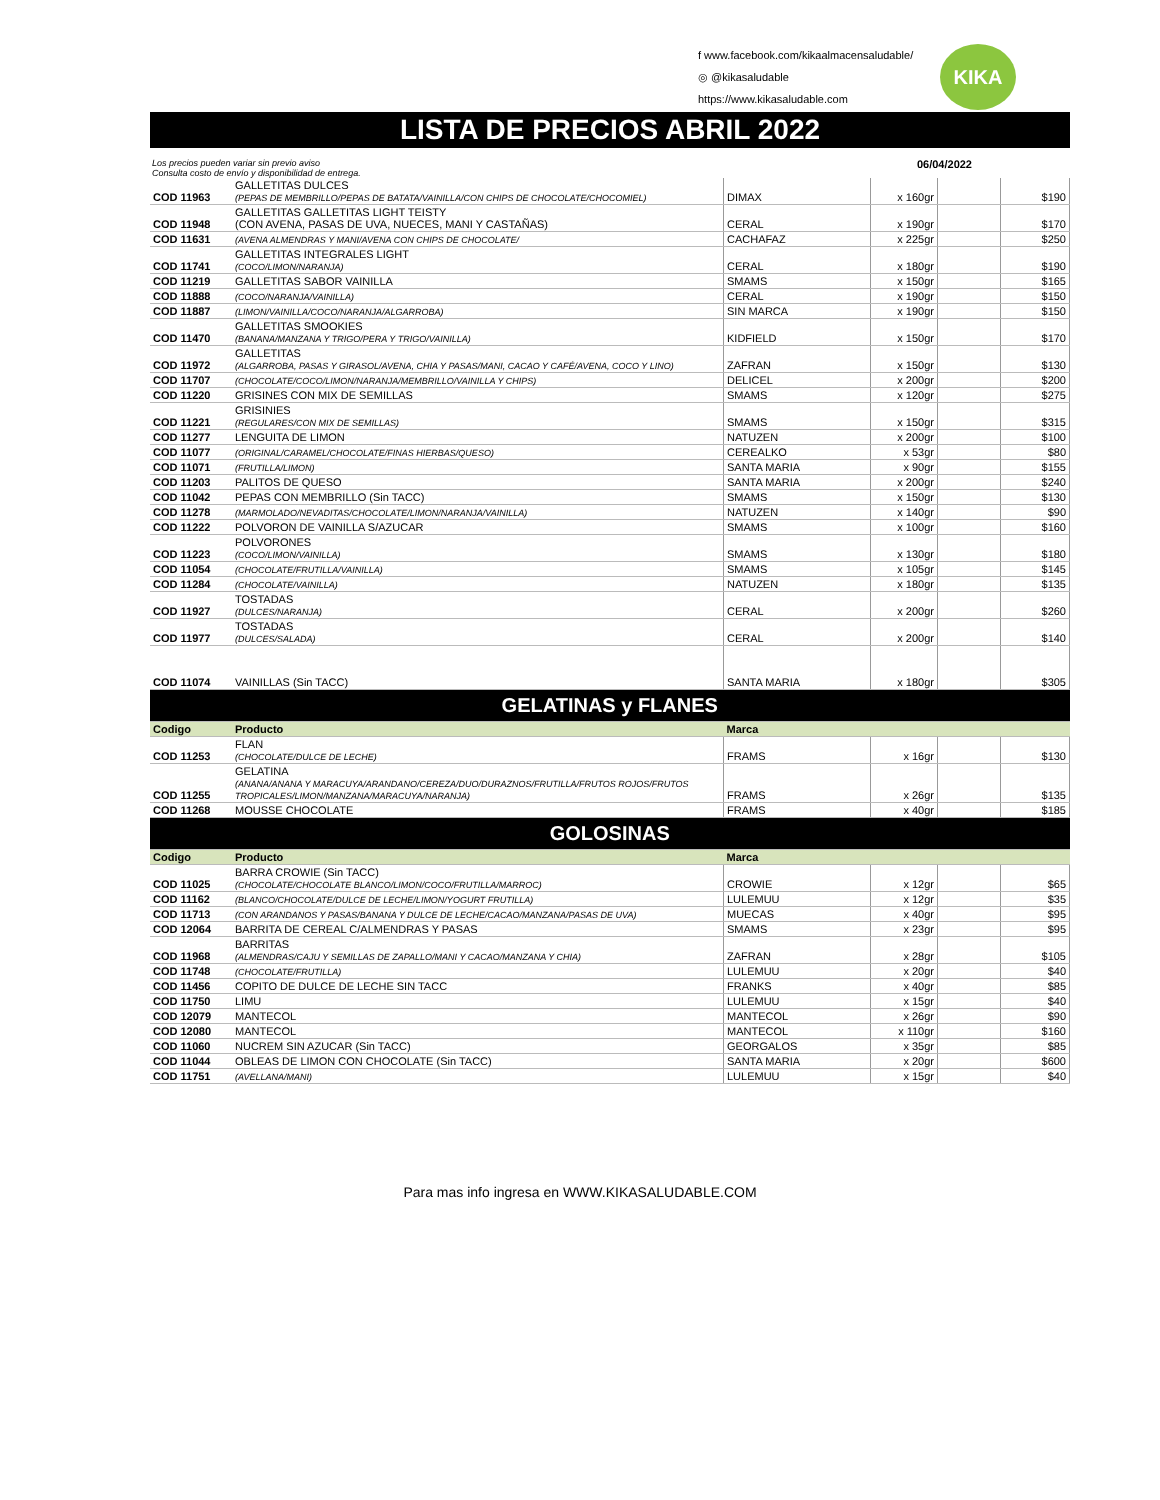f www.facebook.com/kikaalmacensaludable/
◎ @kikasaludable
https://www.kikasaludable.com
KIKA
LISTA DE PRECIOS ABRIL 2022
Los precios pueden variar sin previo aviso
Consulta costo de envío y disponibilidad de entrega.
06/04/2022
| COD 11963 | GALLETITAS DULCES (PEPAS DE MEMBRILLO/PEPAS DE BATATA/VAINILLA/CON CHIPS DE CHOCOLATE/CHOCOMIEL) | DIMAX | x 160gr | | $190 |
| COD 11948 | GALLETITAS GALLETITAS LIGHT TEISTY (CON AVENA, PASAS DE UVA, NUECES, MANI Y CASTAÑAS) | CERAL | x 190gr | | $170 |
| COD 11631 | (AVENA ALMENDRAS Y MANI/AVENA CON CHIPS DE CHOCOLATE/ | CACHAFAZ | x 225gr | | $250 |
| COD 11741 | GALLETITAS INTEGRALES LIGHT (COCO/LIMON/NARANJA) | CERAL | x 180gr | | $190 |
| COD 11219 | GALLETITAS SABOR VAINILLA | SMAMS | x 150gr | | $165 |
| COD 11888 | (COCO/NARANJA/VAINILLA) | CERAL | x 190gr | | $150 |
| COD 11887 | (LIMON/VAINILLA/COCO/NARANJA/ALGARROBA) | SIN MARCA | x 190gr | | $150 |
| COD 11470 | GALLETITAS SMOOKIES (BANANA/MANZANA Y TRIGO/PERA Y TRIGO/VAINILLA) | KIDFIELD | x 150gr | | $170 |
| COD 11972 | GALLETITAS (ALGARROBA, PASAS Y GIRASOL/AVENA, CHIA Y PASAS/MANI, CACAO Y CAFÉ/AVENA, COCO Y LINO) | ZAFRAN | x 150gr | | $130 |
| COD 11707 | (CHOCOLATE/COCO/LIMON/NARANJA/MEMBRILLO/VAINILLA Y CHIPS) | DELICEL | x 200gr | | $200 |
| COD 11220 | GRISINES CON MIX DE SEMILLAS | SMAMS | x 120gr | | $275 |
| COD 11221 | GRISINIES (REGULARES/CON MIX DE SEMILLAS) | SMAMS | x 150gr | | $315 |
| COD 11277 | LENGUITA DE LIMON | NATUZEN | x 200gr | | $100 |
| COD 11077 | (ORIGINAL/CARAMEL/CHOCOLATE/FINAS HIERBAS/QUESO) | CEREALKO | x 53gr | | $80 |
| COD 11071 | (FRUTILLA/LIMON) | SANTA MARIA | x 90gr | | $155 |
| COD 11203 | PALITOS DE QUESO | SANTA MARIA | x 200gr | | $240 |
| COD 11042 | PEPAS CON MEMBRILLO (Sin TACC) | SMAMS | x 150gr | | $130 |
| COD 11278 | (MARMOLADO/NEVADITAS/CHOCOLATE/LIMON/NARANJA/VAINILLA) | NATUZEN | x 140gr | | $90 |
| COD 11222 | POLVORON DE VAINILLA S/AZUCAR | SMAMS | x 100gr | | $160 |
| COD 11223 | POLVORONES (COCO/LIMON/VAINILLA) | SMAMS | x 130gr | | $180 |
| COD 11054 | (CHOCOLATE/FRUTILLA/VAINILLA) | SMAMS | x 105gr | | $145 |
| COD 11284 | (CHOCOLATE/VAINILLA) | NATUZEN | x 180gr | | $135 |
| COD 11927 | TOSTADAS (DULCES/NARANJA) | CERAL | x 200gr | | $260 |
| COD 11977 | TOSTADAS (DULCES/SALADA) | CERAL | x 200gr | | $140 |
| COD 11074 | VAINILLAS (Sin TACC) | SANTA MARIA | x 180gr | | $305 |
| GELATINAS y FLANES | | | | | |
| Codigo | Producto | Marca | | | |
| COD 11253 | FLAN (CHOCOLATE/DULCE DE LECHE) | FRAMS | x 16gr | | $130 |
| COD 11255 | GELATINA (ANANA/ANANA Y MARACUYA/ARANDANO/CEREZA/DUO/DURAZNOS/FRUTILLA/FRUTOS ROJOS/FRUTOS TROPICALES/LIMON/MANZANA/MARACUYA/NARANJA) | FRAMS | x 26gr | | $135 |
| COD 11268 | MOUSSE CHOCOLATE | FRAMS | x 40gr | | $185 |
| GOLOSINAS | | | | | |
| Codigo | Producto | Marca | | | |
| COD 11025 | BARRA CROWIE (Sin TACC) (CHOCOLATE/CHOCOLATE BLANCO/LIMON/COCO/FRUTILLA/MARROC) | CROWIE | x 12gr | | $65 |
| COD 11162 | (BLANCO/CHOCOLATE/DULCE DE LECHE/LIMON/YOGURT FRUTILLA) | LULEMUU | x 12gr | | $35 |
| COD 11713 | (CON ARANDANOS Y PASAS/BANANA Y DULCE DE LECHE/CACAO/MANZANA/PASAS DE UVA) | MUECAS | x 40gr | | $95 |
| COD 12064 | BARRITA DE CEREAL C/ALMENDRAS Y PASAS | SMAMS | x 23gr | | $95 |
| COD 11968 | BARRITAS (ALMENDRAS/CAJU Y SEMILLAS DE ZAPALLO/MANI Y CACAO/MANZANA Y CHIA) | ZAFRAN | x 28gr | | $105 |
| COD 11748 | (CHOCOLATE/FRUTILLA) | LULEMUU | x 20gr | | $40 |
| COD 11456 | COPITO DE DULCE DE LECHE SIN TACC | FRANKS | x 40gr | | $85 |
| COD 11750 | LIMU | LULEMUU | x 15gr | | $40 |
| COD 12079 | MANTECOL | MANTECOL | x 26gr | | $90 |
| COD 12080 | MANTECOL | MANTECOL | x 110gr | | $160 |
| COD 11060 | NUCREM SIN AZUCAR (Sin TACC) | GEORGALOS | x 35gr | | $85 |
| COD 11044 | OBLEAS DE LIMON CON CHOCOLATE (Sin TACC) | SANTA MARIA | x 20gr | | $600 |
| COD 11751 | (AVELLANA/MANI) | LULEMUU | x 15gr | | $40 |
Para mas info ingresa en WWW.KIKASALUDABLE.COM